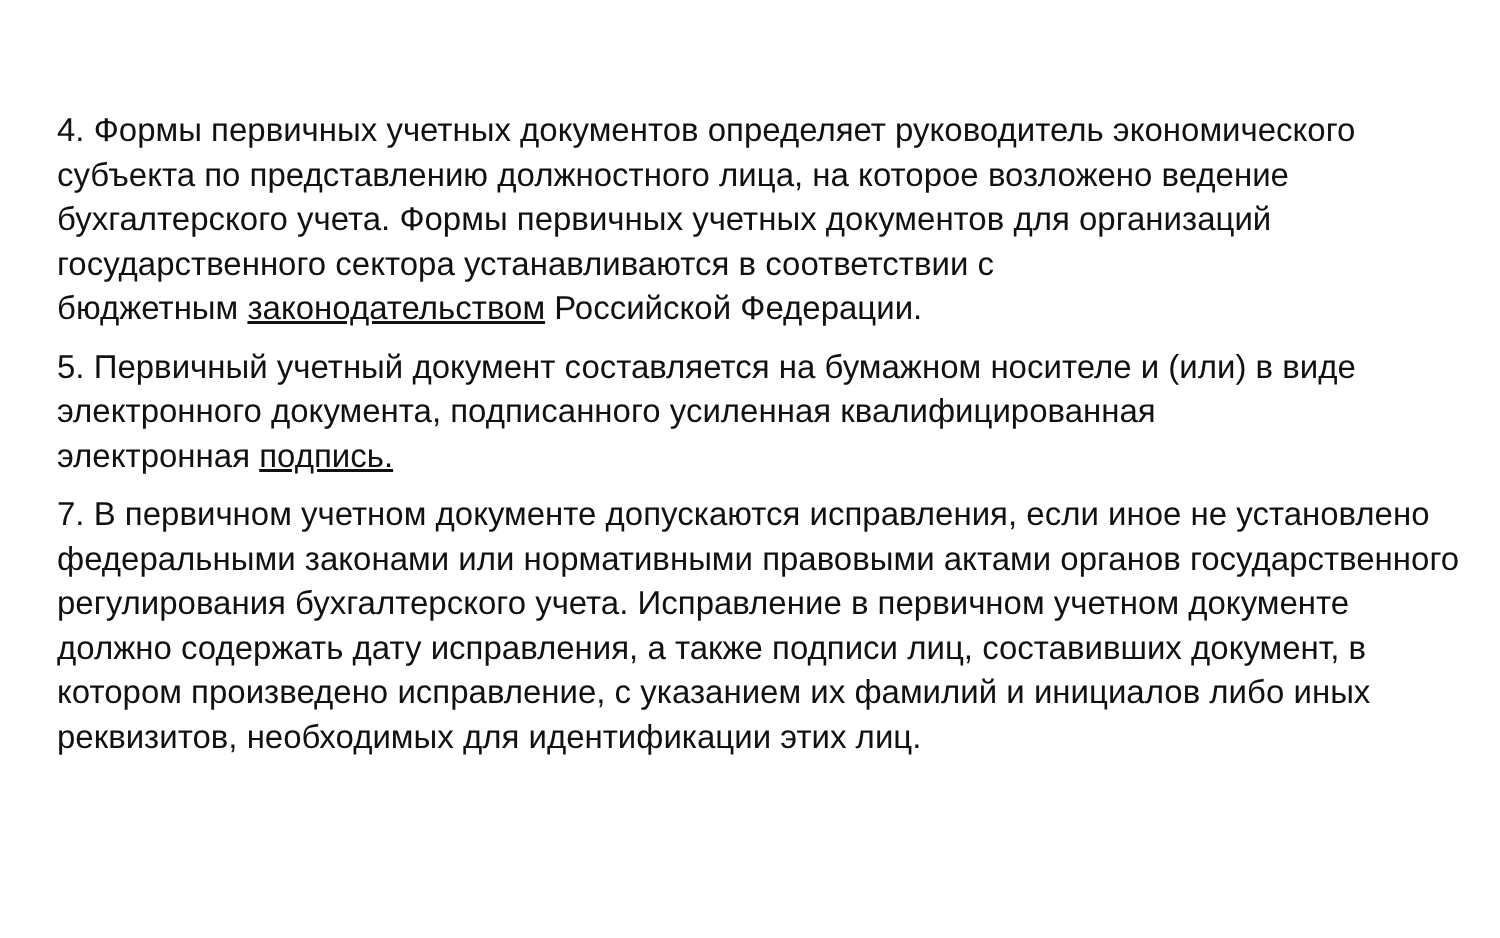4. Формы первичных учетных документов определяет руководитель экономического субъекта по представлению должностного лица, на которое возложено ведение бухгалтерского учета. Формы первичных учетных документов для организаций государственного сектора устанавливаются в соответствии с
бюджетным законодательством Российской Федерации.
5. Первичный учетный документ составляется на бумажном носителе и (или) в виде электронного документа, подписанного усиленная квалифицированная
электронная подпись.
7. В первичном учетном документе допускаются исправления, если иное не установлено федеральными законами или нормативными правовыми актами органов государственного регулирования бухгалтерского учета. Исправление в первичном учетном документе должно содержать дату исправления, а также подписи лиц, составивших документ, в котором произведено исправление, с указанием их фамилий и инициалов либо иных реквизитов, необходимых для идентификации этих лиц.